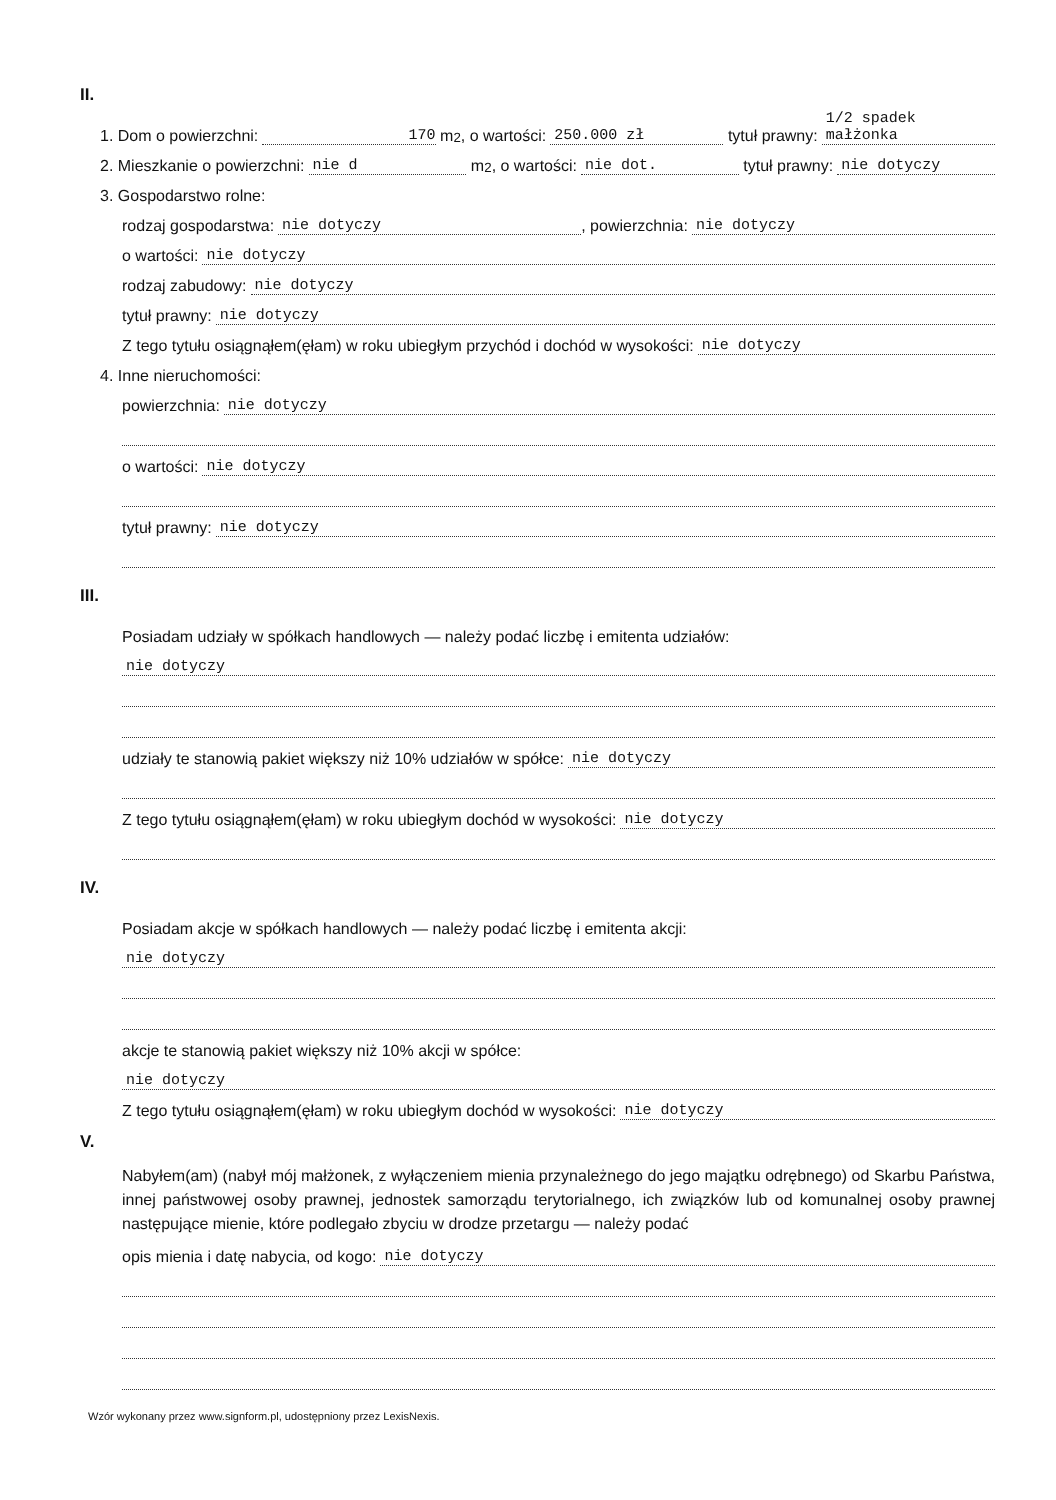II.
1. Dom o powierzchni: 170 m<sup>2</sup>, o wartości: 250.000 zł tytuł prawny: 1/2 spadek małżonka
2. Mieszkanie o powierzchni: nie d m<sup>2</sup>, o wartości: nie dot. tytuł prawny: nie dotyczy
3. Gospodarstwo rolne:
rodzaj gospodarstwa: nie dotyczy, powierzchnia: nie dotyczy
o wartości: nie dotyczy
rodzaj zabudowy: nie dotyczy
tytuł prawny: nie dotyczy
Z tego tytułu osiągnąłem(ęłam) w roku ubiegłym przychód i dochód w wysokości: nie dotyczy
4. Inne nieruchomości:
powierzchnia: nie dotyczy
o wartości: nie dotyczy
tytuł prawny: nie dotyczy
III.
Posiadam udziały w spółkach handlowych — należy podać liczbę i emitenta udziałów:
nie dotyczy
udziały te stanowią pakiet większy niż 10% udziałów w spółce: nie dotyczy
Z tego tytułu osiągnąłem(ęłam) w roku ubiegłym dochód w wysokości: nie dotyczy
IV.
Posiadam akcje w spółkach handlowych — należy podać liczbę i emitenta akcji:
nie dotyczy
akcje te stanowią pakiet większy niż 10% akcji w spółce:
nie dotyczy
Z tego tytułu osiągnąłem(ęłam) w roku ubiegłym dochód w wysokości: nie dotyczy
V.
Nabyłem(am) (nabył mój małżonek, z wyłączeniem mienia przynależnego do jego majątku odrębnego) od Skarbu Państwa, innej państwowej osoby prawnej, jednostek samorządu terytorialnego, ich związków lub od komunalnej osoby prawnej następujące mienie, które podlegało zbyciu w drodze przetargu — należy podać
opis mienia i datę nabycia, od kogo: nie dotyczy
Wzór wykonany przez www.signform.pl, udostępniony przez LexisNexis.